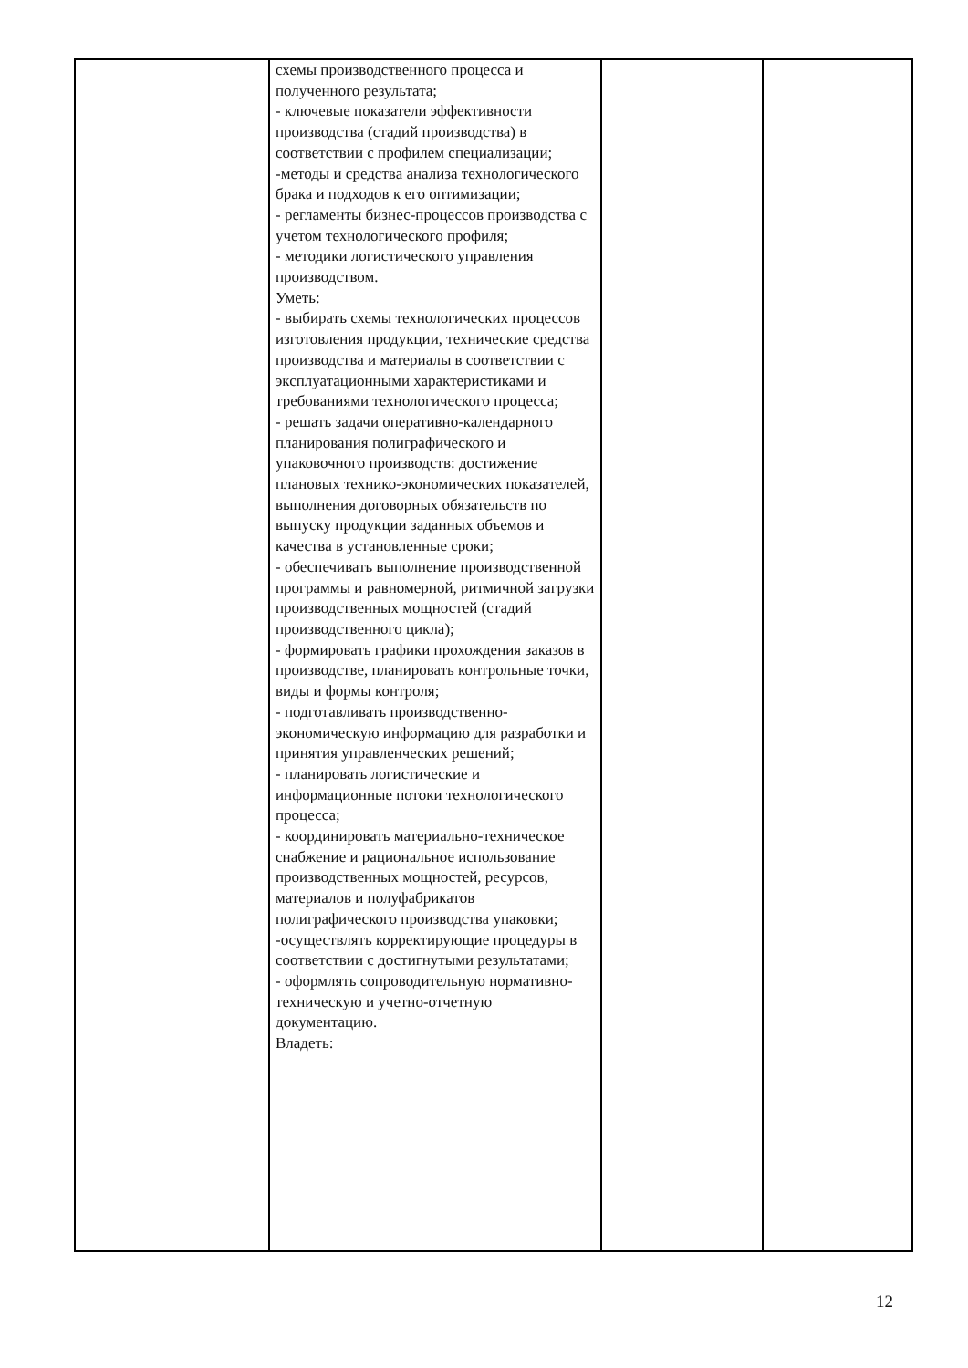| | схемы производственного процесса и полученного результата; - ключевые показатели эффективности производства (стадий производства) в соответствии с профилем специализации; -методы и средства анализа технологического брака и подходов к его оптимизации; - регламенты бизнес-процессов производства с учетом технологического профиля; - методики логистического управления производством. Уметь: - выбирать схемы технологических процессов изготовления продукции, технические средства производства и материалы в соответствии с эксплуатационными характеристиками и требованиями технологического процесса; - решать задачи оперативно-календарного планирования полиграфического и упаковочного производств: достижение плановых технико-экономических показателей, выполнения договорных обязательств по выпуску продукции заданных объемов и качества в установленные сроки; - обеспечивать выполнение производственной программы и равномерной, ритмичной загрузки производственных мощностей (стадий производственного цикла); - формировать графики прохождения заказов в производстве, планировать контрольные точки, виды и формы контроля; - подготавливать производственно-экономическую информацию для разработки и принятия управленческих решений; - планировать логистические и информационные потоки технологического процесса; - координировать материально-техническое снабжение и рациональное использование производственных мощностей, ресурсов, материалов и полуфабрикатов полиграфического производства упаковки; -осуществлять корректирующие процедуры в соответствии с достигнутыми результатами; - оформлять сопроводительную нормативно-техническую и учетно-отчетную документацию. Владеть: | | |
12